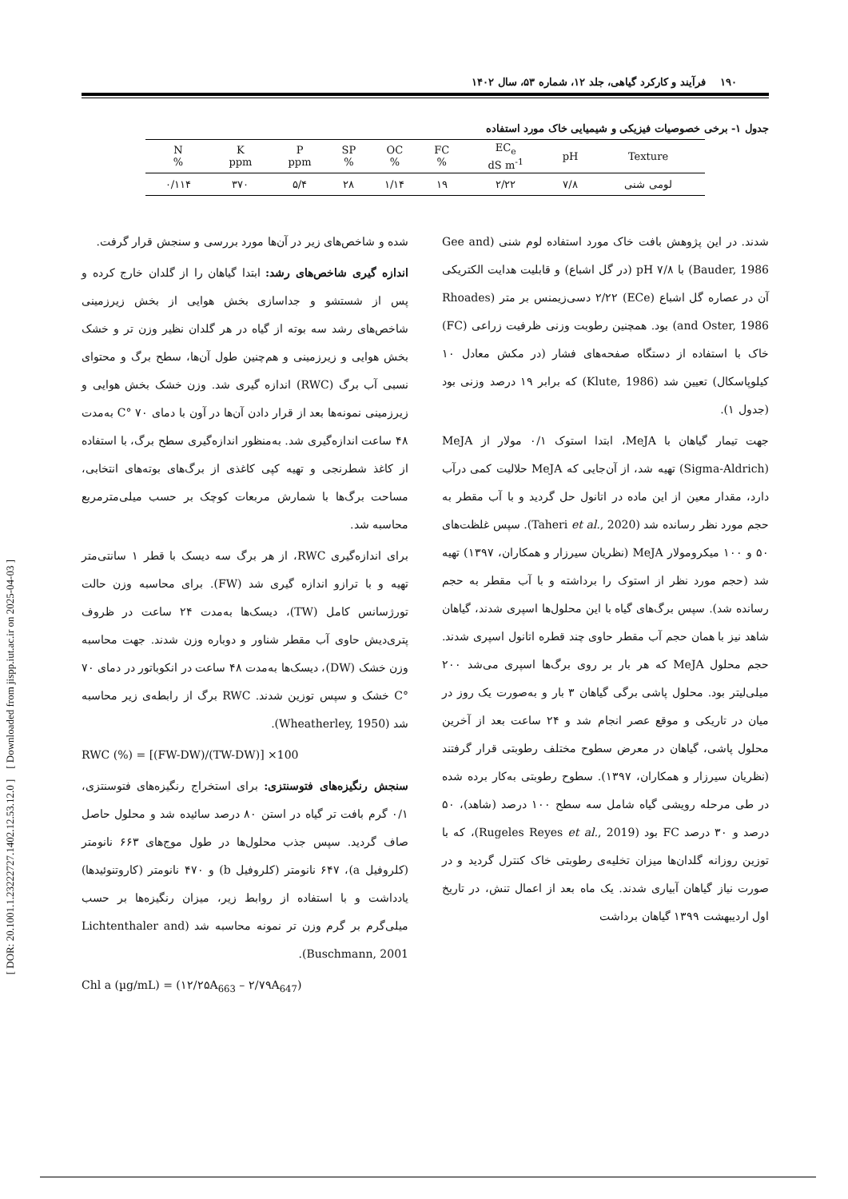[ DOR: 20.1001.1.23222727.1402.12.53.12.0 ] [ Downloaded from jispp.iut.ac.ir on 2025-04-03 ]
۱۹۰ فرآیند و کارکرد گیاهی، جلد ۱۲، شماره ۵۳، سال ۱۴۰۲
جدول ۱- برخی خصوصیات فیزیکی و شیمیایی خاک مورد استفاده
| Texture | pH | EC<sub>e</sub> dS m<sup>-1</sup> | FC % | OC % | SP % | P ppm | K ppm | N % |
| --- | --- | --- | --- | --- | --- | --- | --- | --- |
| لومی شنی | ۷/۸ | ۲/۲۲ | ۱۹ | ۱/۱۴ | ۲۸ | ۵/۴ | ۳۷۰ | ۰/۱۱۴ |
شدند. در این پژوهش بافت خاک مورد استفاده لوم شنی (Gee and Bauder, 1986) با pH ۷/۸ (در گل اشباع) و قابلیت هدایت الکتریکی آن در عصاره گل اشباع (ECe) ۲/۲۲ دسی‌زیمنس بر متر (Rhoades and Oster, 1986) بود. همچنین رطوبت وزنی ظرفیت زراعی (FC) خاک با استفاده از دستگاه صفحه‌های فشار (در مکش معادل ۱۰ کیلوپاسکال) تعیین شد (Klute, 1986) که برابر ۱۹ درصد وزنی بود (جدول ۱).
جهت تیمار گیاهان با MeJA، ابتدا استوک ۰/۱ مولار از MeJA (Sigma-Aldrich) تهیه شد، از آن‌جایی که MeJA حلالیت کمی درآب دارد، مقدار معین از این ماده در اتانول حل گردید و با آب مقطر به حجم مورد نظر رسانده شد (Taheri et al., 2020). سپس غلظت‌های ۵۰ و ۱۰۰ میکرومولار MeJA (نظریان سیرزار و همکاران، ۱۳۹۷) تهیه شد (حجم مورد نظر از استوک را برداشته و با آب مقطر به حجم رسانده شد). سپس برگ‌های گیاه با این محلول‌ها اسپری شدند، گیاهان شاهد نیز با همان حجم آب مقطر حاوی چند قطره اتانول اسپری شدند. حجم محلول MeJA که هر بار بر روی برگ‌ها اسپری می‌شد ۲۰۰ میلی‌لیتر بود. محلول پاشی برگی گیاهان ۳ بار و به‌صورت یک روز در میان در تاریکی و موقع عصر انجام شد و ۲۴ ساعت بعد از آخرین محلول پاشی، گیاهان در معرض سطوح مختلف رطوبتی قرار گرفتند (نظریان سیرزار و همکاران، ۱۳۹۷). سطوح رطوبتی به‌کار برده شده در طی مرحله رویشی گیاه شامل سه سطح ۱۰۰ درصد (شاهد)، ۵۰ درصد و ۳۰ درصد FC بود (Rugeles Reyes et al., 2019)، که با توزین روزانه گلدان‌ها میزان تخلیه‌ی رطوبتی خاک کنترل گردید و در صورت نیاز گیاهان آبیاری شدند. یک ماه بعد از اعمال تنش، در تاریخ اول اردیبهشت ۱۳۹۹ گیاهان برداشت
شده و شاخص‌های زیر در آن‌ها مورد بررسی و سنجش قرار گرفت.
اندازه گیری شاخص‌های رشد: ابتدا گیاهان را از گلدان خارج کرده و پس از شستشو و جداسازی بخش هوایی از بخش زیرزمینی شاخص‌های رشد سه بوته از گیاه در هر گلدان نظیر وزن تر و خشک بخش هوایی و زیرزمینی و هم‌چنین طول آن‌ها، سطح برگ و محتوای نسبی آب برگ (RWC) اندازه گیری شد. وزن خشک بخش هوایی و زیرزمینی نمونه‌ها بعد از قرار دادن آن‌ها در آون با دمای ۷۰ °C به‌مدت ۴۸ ساعت اندازه‌گیری شد. به‌منظور اندازه‌گیری سطح برگ، با استفاده از کاغذ شطرنجی و تهیه کپی کاغذی از برگ‌های بوته‌های انتخابی، مساحت برگ‌ها با شمارش مربعات کوچک بر حسب میلی‌مترمربع محاسبه شد.
برای اندازه‌گیری RWC، از هر برگ سه دیسک با قطر ۱ سانتی‌متر تهیه و با ترازو اندازه گیری شد (FW). برای محاسبه وزن حالت تورژسانس کامل (TW)، دیسک‌ها به‌مدت ۲۴ ساعت در ظروف پتری‌دیش حاوی آب مقطر شناور و دوباره وزن شدند. جهت محاسبه وزن خشک (DW)، دیسک‌ها به‌مدت ۴۸ ساعت در انکوباتور در دمای ۷۰ °C خشک و سپس توزین شدند. RWC برگ از رابطه‌ی زیر محاسبه شد (Wheatherley, 1950).
RWC (%) = [(FW-DW)/(TW-DW)] ×100
سنجش رنگیزه‌های فتوسنتزی: برای استخراج رنگیزه‌های فتوسنتزی، ۰/۱ گرم بافت تر گیاه در استن ۸۰ درصد سائیده شد و محلول حاصل صاف گردید. سپس جذب محلول‌ها در طول موج‌های ۶۶۳ نانومتر (کلروفیل a)، ۶۴۷ نانومتر (کلروفیل b) و ۴۷۰ نانومتر (کاروتنوئیدها) یادداشت و با استفاده از روابط زیر، میزان رنگیزه‌ها بر حسب میلی‌گرم بر گرم وزن تر نمونه محاسبه شد (Lichtenthaler and Buschmann, 2001).
Chl a (µg/mL) = (۱۲/۲۵A<sub>663</sub> – ۲/۷۹A<sub>647</sub>)